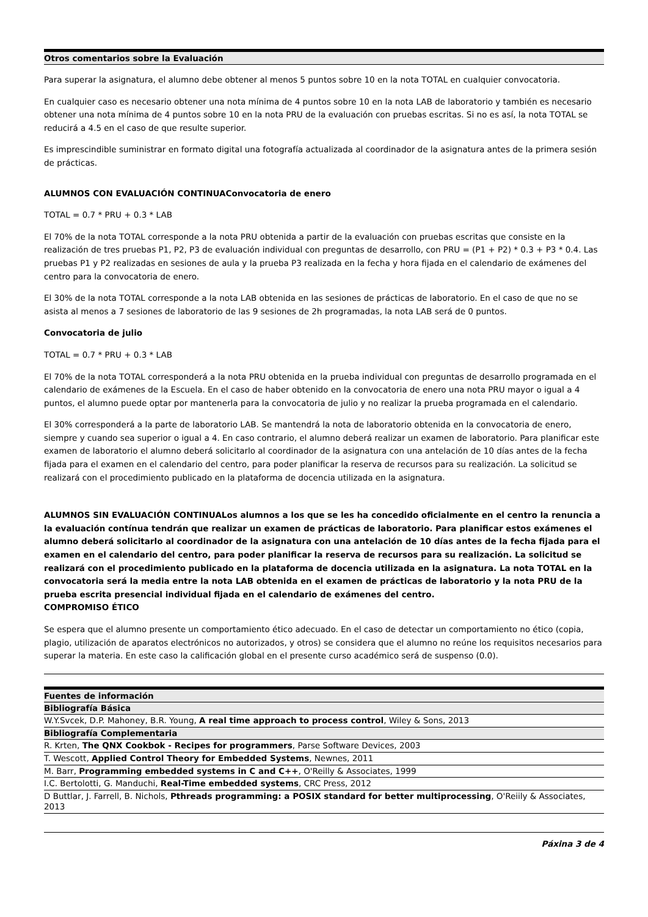Otros comentarios sobre la Evaluación
Para superar la asignatura, el alumno debe obtener al menos 5 puntos sobre 10 en la nota TOTAL en cualquier convocatoria.
En cualquier caso es necesario obtener una nota mínima de 4 puntos sobre 10 en la nota LAB de laboratorio y también es necesario obtener una nota mínima de 4 puntos sobre 10 en la nota PRU de la evaluación con pruebas escritas. Si no es así, la nota TOTAL se reducirá a 4.5 en el caso de que resulte superior.
Es imprescindible suministrar en formato digital una fotografía actualizada al coordinador de la asignatura antes de la primera sesión de prácticas.
ALUMNOS CON EVALUACIÓN CONTINUAConvocatoria de enero
TOTAL = 0.7 * PRU + 0.3 * LAB
El 70% de la nota TOTAL corresponde a la nota PRU obtenida a partir de la evaluación con pruebas escritas que consiste en la realización de tres pruebas P1, P2, P3 de evaluación individual con preguntas de desarrollo, con PRU = (P1 + P2) * 0.3 + P3 * 0.4. Las pruebas P1 y P2 realizadas en sesiones de aula y la prueba P3 realizada en la fecha y hora fijada en el calendario de exámenes del centro para la convocatoria de enero.
El 30% de la nota TOTAL corresponde a la nota LAB obtenida en las sesiones de prácticas de laboratorio. En el caso de que no se asista al menos a 7 sesiones de laboratorio de las 9 sesiones de 2h programadas, la nota LAB será de 0 puntos.
Convocatoria de julio
TOTAL = 0.7 * PRU + 0.3 * LAB
El 70% de la nota TOTAL corresponderá a la nota PRU obtenida en la prueba individual con preguntas de desarrollo programada en el calendario de exámenes de la Escuela. En el caso de haber obtenido en la convocatoria de enero una nota PRU mayor o igual a 4 puntos, el alumno puede optar por mantenerla para la convocatoria de julio y no realizar la prueba programada en el calendario.
El 30% corresponderá a la parte de laboratorio LAB. Se mantendrá la nota de laboratorio obtenida en la convocatoria de enero, siempre y cuando sea superior o igual a 4. En caso contrario, el alumno deberá realizar un examen de laboratorio. Para planificar este examen de laboratorio el alumno deberá solicitarlo al coordinador de la asignatura con una antelación de 10 días antes de la fecha fijada para el examen en el calendario del centro, para poder planificar la reserva de recursos para su realización. La solicitud se realizará con el procedimiento publicado en la plataforma de docencia utilizada en la asignatura.
ALUMNOS SIN EVALUACIÓN CONTINUALos alumnos a los que se les ha concedido oficialmente en el centro la renuncia a la evaluación contínua tendrán que realizar un examen de prácticas de laboratorio. Para planificar estos exámenes el alumno deberá solicitarlo al coordinador de la asignatura con una antelación de 10 días antes de la fecha fijada para el examen en el calendario del centro, para poder planificar la reserva de recursos para su realización. La solicitud se realizará con el procedimiento publicado en la plataforma de docencia utilizada en la asignatura. La nota TOTAL en la convocatoria será la media entre la nota LAB obtenida en el examen de prácticas de laboratorio y la nota PRU de la prueba escrita presencial individual fijada en el calendario de exámenes del centro.
COMPROMISO ÉTICO
Se espera que el alumno presente un comportamiento ético adecuado. En el caso de detectar un comportamiento no ético (copia, plagio, utilización de aparatos electrónicos no autorizados, y otros) se considera que el alumno no reúne los requisitos necesarios para superar la materia. En este caso la calificación global en el presente curso académico será de suspenso (0.0).
Fuentes de información
| Bibliografía Básica |
| W.Y.Svcek, D.P. Mahoney, B.R. Young, A real time approach to process control , Wiley & Sons, 2013 |
| Bibliografía Complementaria |
| R. Krten, The QNX Cookbok - Recipes for programmers , Parse Software Devices, 2003 |
| T. Wescott, Applied Control Theory for Embedded Systems , Newnes, 2011 |
| M. Barr, Programming embedded systems in C and C++ , O'Reilly & Associates, 1999 |
| I.C. Bertolotti, G. Manduchi, Real-Time embedded systems , CRC Press, 2012 |
| D Buttlar, J. Farrell, B. Nichols, Pthreads programming: a POSIX standard for better multiprocessing , O'Reiily & Associates, 2013 |
Páxina 3 de 4